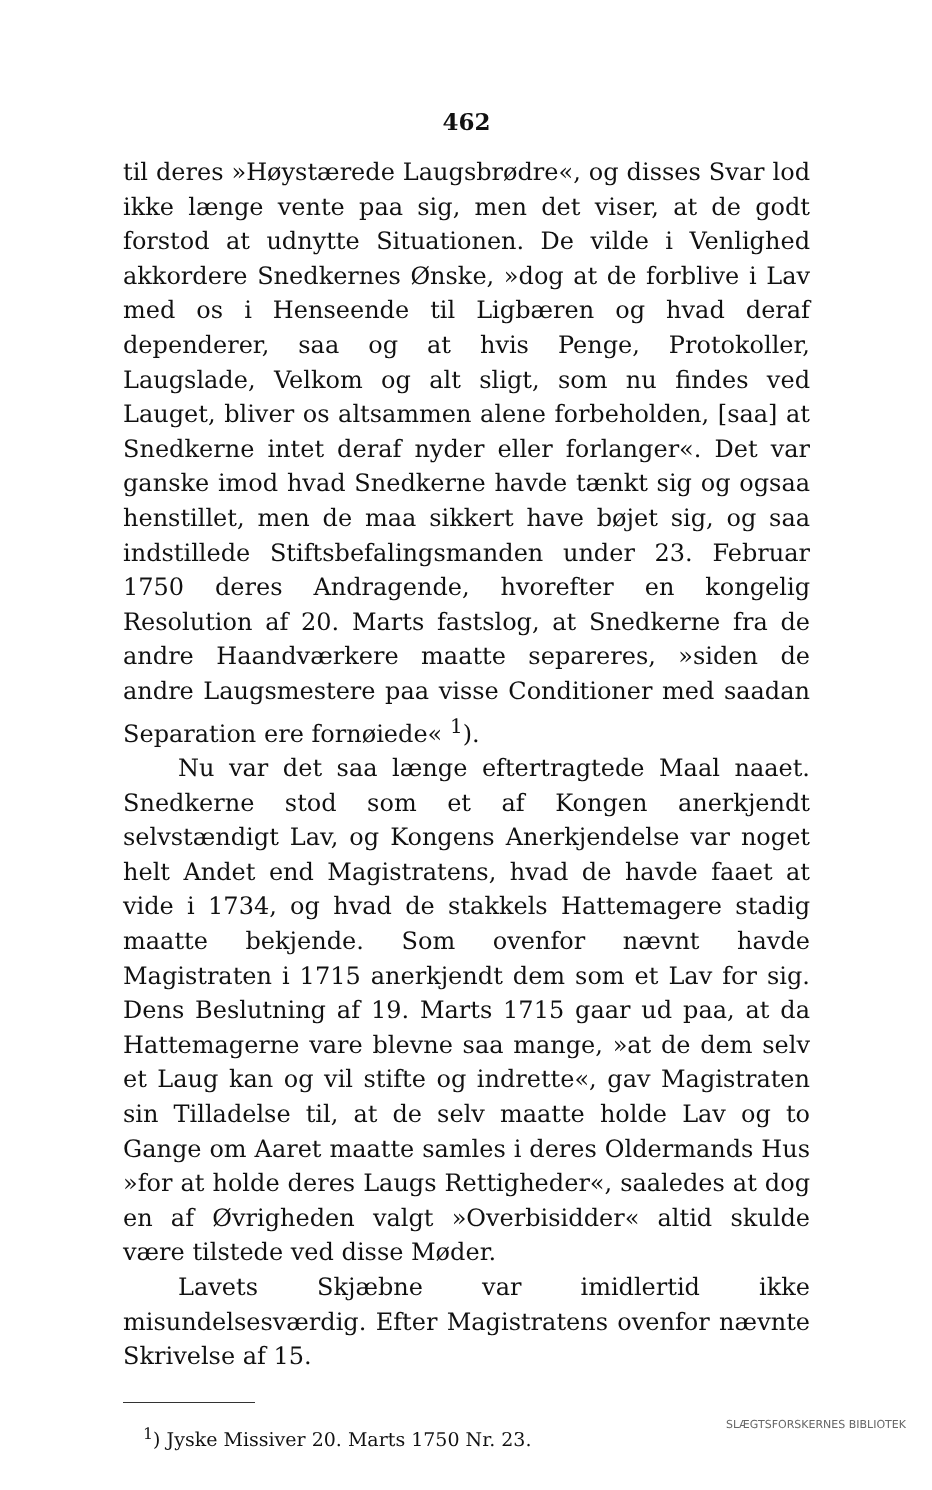462
til deres »Høystærede Laugsbrødre«, og disses Svar lod ikke længe vente paa sig, men det viser, at de godt forstod at udnytte Situationen. De vilde i Venlighed akkordere Snedkernes Ønske, »dog at de forblive i Lav med os i Henseende til Ligbæren og hvad deraf dependerer, saa og at hvis Penge, Protokoller, Laugslade, Velkom og alt sligt, som nu findes ved Lauget, bliver os altsammen alene forbeholden, [saa] at Snedkerne intet deraf nyder eller forlanger«. Det var ganske imod hvad Snedkerne havde tænkt sig og ogsaa henstillet, men de maa sikkert have bøjet sig, og saa indstillede Stiftsbefalingsmanden under 23. Februar 1750 deres Andragende, hvorefter en kongelig Resolution af 20. Marts fastslog, at Snedkerne fra de andre Haandværkere maatte separeres, »siden de andre Laugsmestere paa visse Conditioner med saadan Separation ere fornøiede« <sup>1</sup>).
Nu var det saa længe eftertragtede Maal naaet. Snedkerne stod som et af Kongen anerkjendt selvstændigt Lav, og Kongens Anerkjendelse var noget helt Andet end Magistratens, hvad de havde faaet at vide i 1734, og hvad de stakkels Hattemagere stadig maatte bekjende. Som ovenfor nævnt havde Magistraten i 1715 anerkjendt dem som et Lav for sig. Dens Beslutning af 19. Marts 1715 gaar ud paa, at da Hattemagerne vare blevne saa mange, »at de dem selv et Laug kan og vil stifte og indrette«, gav Magistraten sin Tilladelse til, at de selv maatte holde Lav og to Gange om Aaret maatte samles i deres Oldermands Hus »for at holde deres Laugs Rettigheder«, saaledes at dog en af Øvrigheden valgt »Overbisidder« altid skulde være tilstede ved disse Møder.
Lavets Skjæbne var imidlertid ikke misundelsesværdig. Efter Magistratens ovenfor nævnte Skrivelse af 15.
<sup>1</sup>) Jyske Missiver 20. Marts 1750 Nr. 23.
SLÆGTSFORSKERNES BIBLIOTEK